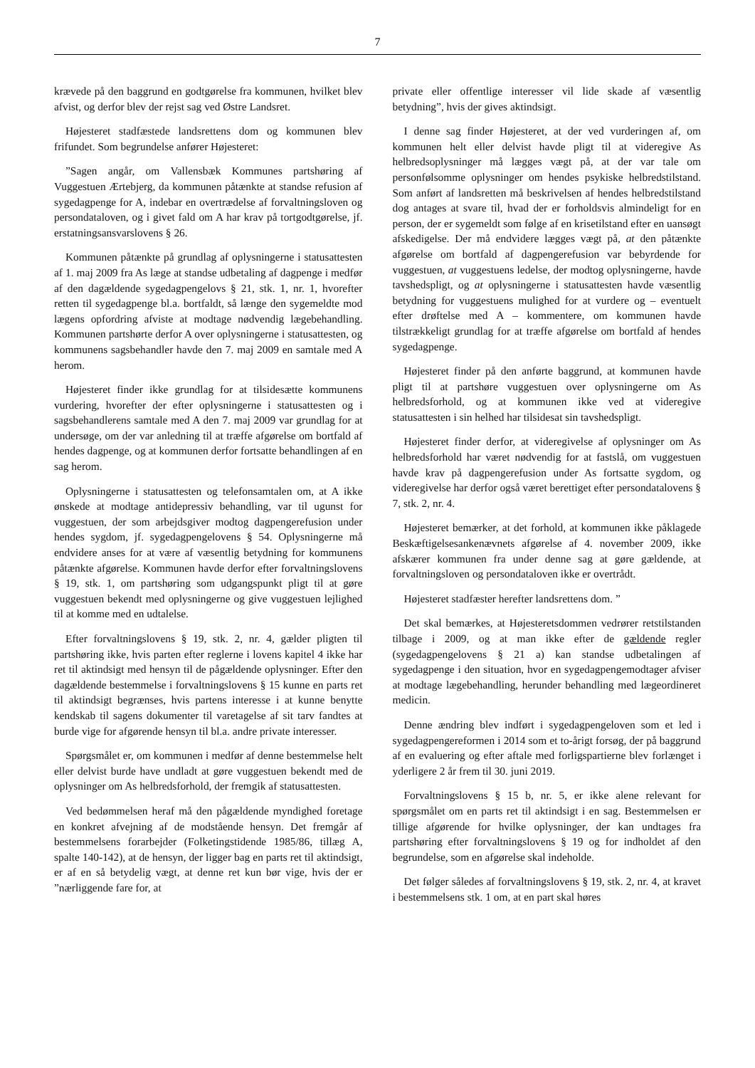7
krævede på den baggrund en godtgørelse fra kommunen, hvilket blev afvist, og derfor blev der rejst sag ved Østre Landsret.
Højesteret stadfæstede landsrettens dom og kommunen blev frifundet. Som begrundelse anfører Højesteret:
”Sagen angår, om Vallensbæk Kommunes partshøring af Vuggestuen Ærtebjerg, da kommunen påtænkte at standse refusion af sygedagpenge for A, indebar en overtrædelse af forvaltningsloven og persondataloven, og i givet fald om A har krav på tortgodtgørelse, jf. erstatningsansvarslovens § 26.
Kommunen påtænkte på grundlag af oplysningerne i statusattesten af 1. maj 2009 fra As læge at standse udbetaling af dagpenge i medfør af den dagældende sygedagpengelovs § 21, stk. 1, nr. 1, hvorefter retten til sygedagpenge bl.a. bortfaldt, så længe den sygemeldte mod lægens opfordring afviste at modtage nødvendig lægebehandling. Kommunen partshørte derfor A over oplysningerne i statusattesten, og kommunens sagsbehandler havde den 7. maj 2009 en samtale med A herom.
Højesteret finder ikke grundlag for at tilsidesætte kommunens vurdering, hvorefter der efter oplysningerne i statusattesten og i sagsbehandlerens samtale med A den 7. maj 2009 var grundlag for at undersøge, om der var anledning til at træffe afgørelse om bortfald af hendes dagpenge, og at kommunen derfor fortsatte behandlingen af en sag herom.
Oplysningerne i statusattesten og telefonsamtalen om, at A ikke ønskede at modtage antidepressiv behandling, var til ugunst for vuggestuen, der som arbejdsgiver modtog dagpengerefusion under hendes sygdom, jf. sygedagpengelovens § 54. Oplysningerne må endvidere anses for at være af væsentlig betydning for kommunens påtænkte afgørelse. Kommunen havde derfor efter forvaltningslovens § 19, stk. 1, om partshøring som udgangspunkt pligt til at gøre vuggestuen bekendt med oplysningerne og give vuggestuen lejlighed til at komme med en udtalelse.
Efter forvaltningslovens § 19, stk. 2, nr. 4, gælder pligten til partshøring ikke, hvis parten efter reglerne i lovens kapitel 4 ikke har ret til aktindsigt med hensyn til de pågældende oplysninger. Efter den dagældende bestemmelse i forvaltningslovens § 15 kunne en parts ret til aktindsigt begrænses, hvis partens interesse i at kunne benytte kendskab til sagens dokumenter til varetagelse af sit tarv fandtes at burde vige for afgørende hensyn til bl.a. andre private interesser.
Spørgsmålet er, om kommunen i medfør af denne bestemmelse helt eller delvist burde have undladt at gøre vuggestuen bekendt med de oplysninger om As helbredsforhold, der fremgik af statusattesten.
Ved bedømmelsen heraf må den pågældende myndighed foretage en konkret afvejning af de modstående hensyn. Det fremgår af bestemmelsens forarbejder (Folketingstidende 1985/86, tillæg A, spalte 140-142), at de hensyn, der ligger bag en parts ret til aktindsigt, er af en så betydelig vægt, at denne ret kun bør vige, hvis der er ”nærliggende fare for, at
private eller offentlige interesser vil lide skade af væsentlig betydning”, hvis der gives aktindsigt.
I denne sag finder Højesteret, at der ved vurderingen af, om kommunen helt eller delvist havde pligt til at videregive As helbredsoplysninger må lægges vægt på, at der var tale om personfølsomme oplysninger om hendes psykiske helbredstilstand. Som anført af landsretten må beskrivelsen af hendes helbredstilstand dog antages at svare til, hvad der er forholdsvis almindeligt for en person, der er sygemeldt som følge af en krisetilstand efter en uansøgt afskedigelse. Der må endvidere lægges vægt på, at den påtænkte afgørelse om bortfald af dagpengerefusion var bebyrdende for vuggestuen, at vuggestuens ledelse, der modtog oplysningerne, havde tavshedspligt, og at oplysningerne i statusattesten havde væsentlig betydning for vuggestuens mulighed for at vurdere og – eventuelt efter drøftelse med A – kommentere, om kommunen havde tilstrækkeligt grundlag for at træffe afgørelse om bortfald af hendes sygedagpenge.
Højesteret finder på den anførte baggrund, at kommunen havde pligt til at partshøre vuggestuen over oplysningerne om As helbredsforhold, og at kommunen ikke ved at videregive statusattesten i sin helhed har tilsidesat sin tavshedspligt.
Højesteret finder derfor, at videregivelse af oplysninger om As helbredsforhold har været nødvendig for at fastslå, om vuggestuen havde krav på dagpengerefusion under As fortsatte sygdom, og videregivelse har derfor også været berettiget efter persondatalovens § 7, stk. 2, nr. 4.
Højesteret bemærker, at det forhold, at kommunen ikke påklagede Beskæftigelsesankenævnets afgørelse af 4. november 2009, ikke afskærer kommunen fra under denne sag at gøre gældende, at forvaltningsloven og persondataloven ikke er overtrådt.
Højesteret stadfæster herefter landsrettens dom. ”
Det skal bemærkes, at Højesteretsdommen vedrører retstilstanden tilbage i 2009, og at man ikke efter de gældende regler (sygedagpengelovens § 21 a) kan standse udbetalingen af sygedagpenge i den situation, hvor en sygedagpengemodtager afviser at modtage lægebehandling, herunder behandling med lægeordineret medicin.
Denne ændring blev indført i sygedagpengeloven som et led i sygedagpengereformen i 2014 som et to-årigt forsøg, der på baggrund af en evaluering og efter aftale med forligspartierne blev forlænget i yderligere 2 år frem til 30. juni 2019.
Forvaltningslovens § 15 b, nr. 5, er ikke alene relevant for spørgsmålet om en parts ret til aktindsigt i en sag. Bestemmelsen er tillige afgørende for hvilke oplysninger, der kan undtages fra partshøring efter forvaltningslovens § 19 og for indholdet af den begrundelse, som en afgørelse skal indeholde.
Det følger således af forvaltningslovens § 19, stk. 2, nr. 4, at kravet i bestemmelsens stk. 1 om, at en part skal høres